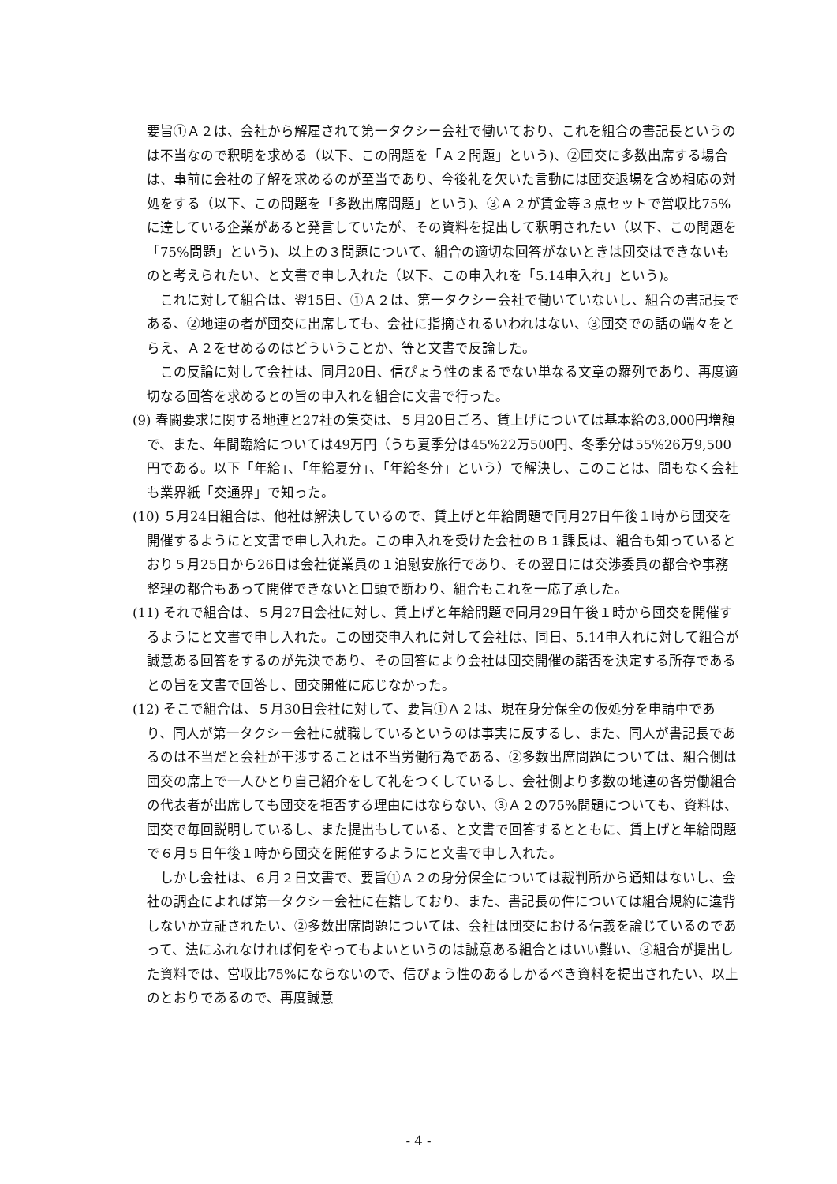要旨①Ａ２は、会社から解雇されて第一タクシー会社で働いており、これを組合の書記長というのは不当なので釈明を求める（以下、この問題を「Ａ２問題」という)、②団交に多数出席する場合は、事前に会社の了解を求めるのが至当であり、今後礼を欠いた言動には団交退場を含め相応の対処をする（以下、この問題を「多数出席問題」という)、③Ａ２が賃金等３点セットで営収比75%に達している企業があると発言していたが、その資料を提出して釈明されたい（以下、この問題を「75%問題」という)、以上の３問題について、組合の適切な回答がないときは団交はできないものと考えられたい、と文書で申し入れた（以下、この申入れを「5.14申入れ」という)。
これに対して組合は、翌15日、①Ａ２は、第一タクシー会社で働いていないし、組合の書記長である、②地連の者が団交に出席しても、会社に指摘されるいわれはない、③団交での話の端々をとらえ、Ａ２をせめるのはどういうことか、等と文書で反論した。
この反論に対して会社は、同月20日、信ぴょう性のまるでない単なる文章の羅列であり、再度適切なる回答を求めるとの旨の申入れを組合に文書で行った。
(9) 春闘要求に関する地連と27社の集交は、５月20日ごろ、賃上げについては基本給の3,000円増額で、また、年間臨給については49万円（うち夏季分は45%22万500円、冬季分は55%26万9,500円である。以下「年給」、「年給夏分」、「年給冬分」という）で解決し、このことは、間もなく会社も業界紙「交通界」で知った。
(10) ５月24日組合は、他社は解決しているので、賃上げと年給問題で同月27日午後１時から団交を開催するようにと文書で申し入れた。この申入れを受けた会社のＢ１課長は、組合も知っているとおり５月25日から26日は会社従業員の１泊慰安旅行であり、その翌日には交渉委員の都合や事務整理の都合もあって開催できないと口頭で断わり、組合もこれを一応了承した。
(11) それで組合は、５月27日会社に対し、賃上げと年給問題で同月29日午後１時から団交を開催するようにと文書で申し入れた。この団交申入れに対して会社は、同日、5.14申入れに対して組合が誠意ある回答をするのが先決であり、その回答により会社は団交開催の諾否を決定する所存であるとの旨を文書で回答し、団交開催に応じなかった。
(12) そこで組合は、５月30日会社に対して、要旨①Ａ２は、現在身分保全の仮処分を申請中であり、同人が第一タクシー会社に就職しているというのは事実に反するし、また、同人が書記長であるのは不当だと会社が干渉することは不当労働行為である、②多数出席問題については、組合側は団交の席上で一人ひとり自己紹介をして礼をつくしているし、会社側より多数の地連の各労働組合の代表者が出席しても団交を拒否する理由にはならない、③Ａ２の75%問題についても、資料は、団交で毎回説明しているし、また提出もしている、と文書で回答するとともに、賃上げと年給問題で６月５日午後１時から団交を開催するようにと文書で申し入れた。
しかし会社は、６月２日文書で、要旨①Ａ２の身分保全については裁判所から通知はないし、会社の調査によれば第一タクシー会社に在籍しており、また、書記長の件については組合規約に違背しないか立証されたい、②多数出席問題については、会社は団交における信義を論じているのであって、法にふれなければ何をやってもよいというのは誠意ある組合とはいい難い、③組合が提出した資料では、営収比75%にならないので、信ぴょう性のあるしかるべき資料を提出されたい、以上のとおりであるので、再度誠意
- 4 -